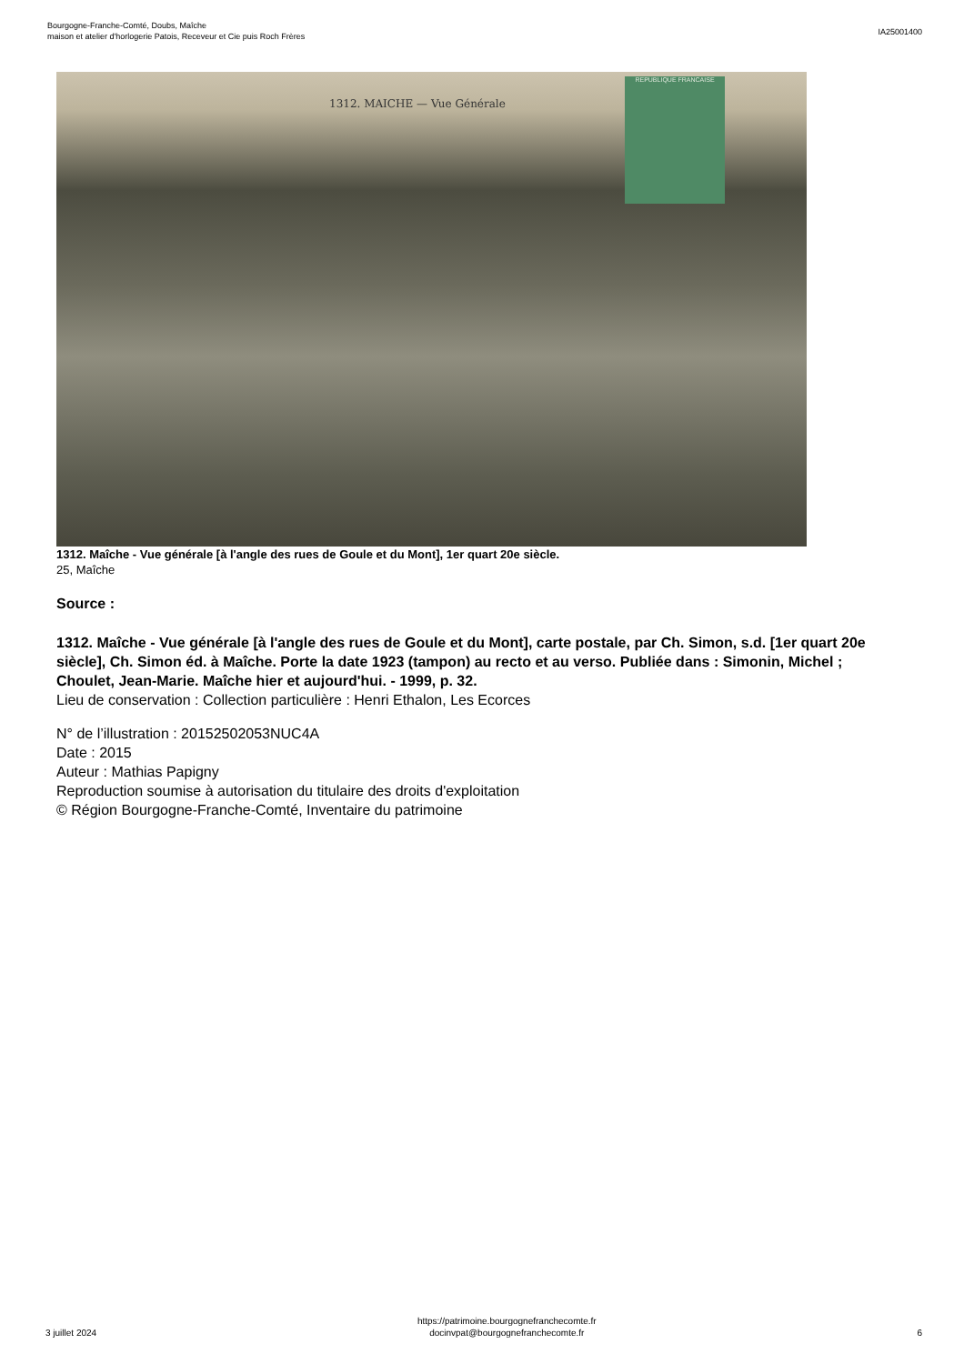Bourgogne-Franche-Comté, Doubs, Maîche
maison et atelier d'horlogerie Patois, Receveur et Cie puis Roch Frères
IA25001400
1312. MAICHE — Vue Générale
REPUBLIQUE FRANCAISE
1312. Maîche - Vue générale [à l'angle des rues de Goule et du Mont], 1er quart 20e siècle.
25, Maîche
Source :
1312. Maîche - Vue générale [à l'angle des rues de Goule et du Mont], carte postale, par Ch. Simon, s.d. [1er quart 20e siècle], Ch. Simon éd. à Maîche. Porte la date 1923 (tampon) au recto et au verso. Publiée dans : Simonin, Michel ; Choulet, Jean-Marie. Maîche hier et aujourd'hui. - 1999, p. 32.
Lieu de conservation : Collection particulière : Henri Ethalon, Les Ecorces
N° de l’illustration : 20152502053NUC4A
Date : 2015
Auteur : Mathias Papigny
Reproduction soumise à autorisation du titulaire des droits d'exploitation
© Région Bourgogne-Franche-Comté, Inventaire du patrimoine
3 juillet 2024
https://patrimoine.bourgognefranchecomte.fr
docinvpat@bourgognefranchecomte.fr
6